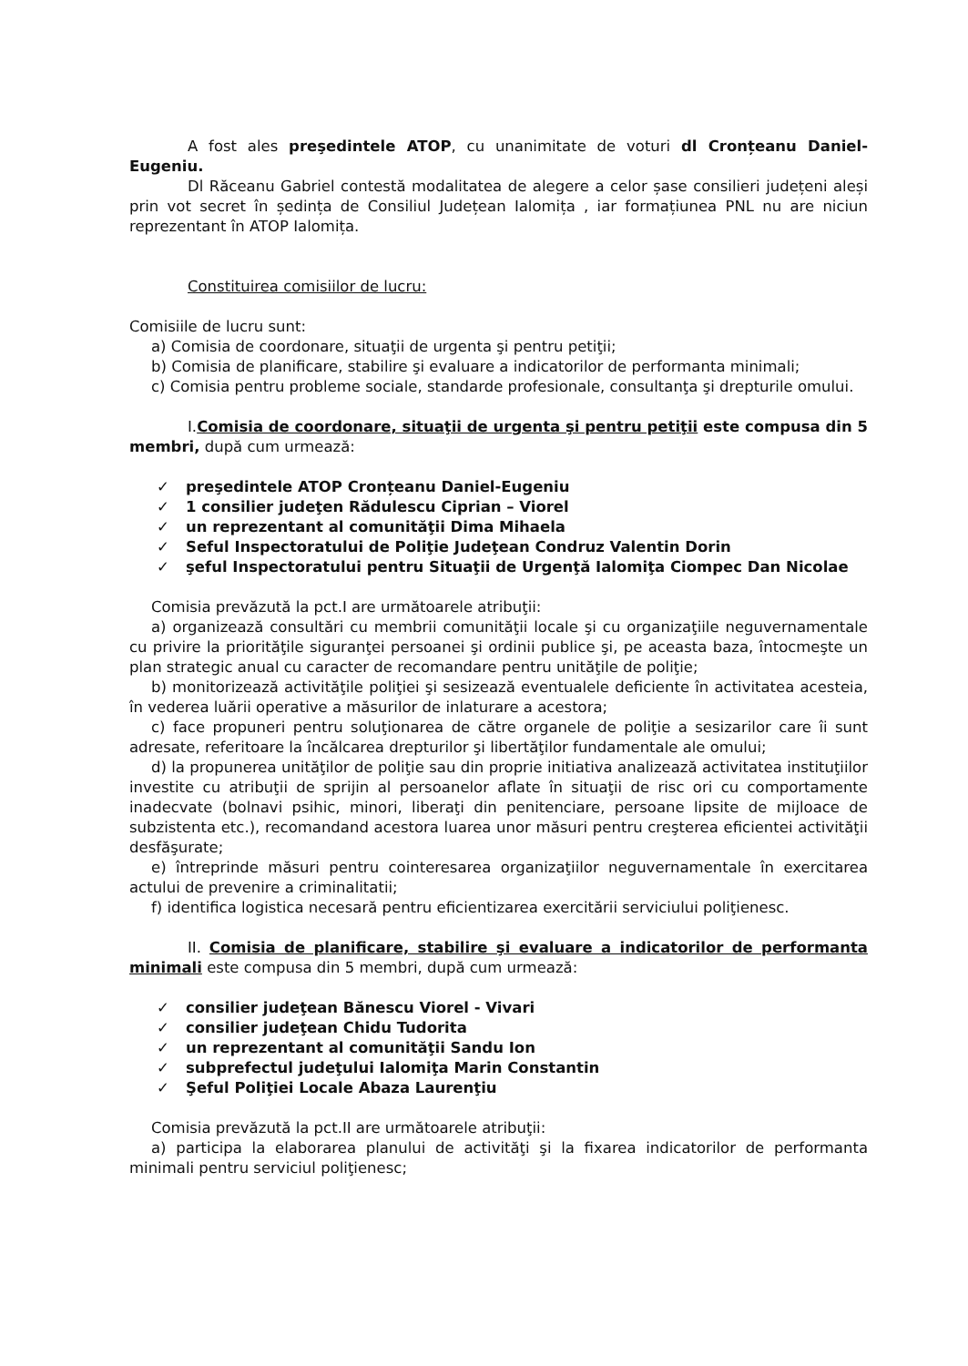A fost ales preşedintele ATOP, cu unanimitate de voturi dl Cronțeanu Daniel-Eugeniu.
Dl Răceanu Gabriel contestă modalitatea de alegere a celor șase consilieri județeni aleși prin vot secret în ședința de Consiliul Județean Ialomița , iar formațiunea PNL nu are niciun reprezentant în ATOP Ialomița.
Constituirea comisiilor de lucru:
Comisiile de lucru sunt:
a) Comisia de coordonare, situaţii de urgenta şi pentru petiţii;
b) Comisia de planificare, stabilire şi evaluare a indicatorilor de performanta minimali;
c) Comisia pentru probleme sociale, standarde profesionale, consultanţa şi drepturile omului.
I.Comisia de coordonare, situaţii de urgenta şi pentru petiţii este compusa din 5 membri, după cum urmează:
✓ preşedintele ATOP Cronțeanu Daniel-Eugeniu
✓ 1 consilier judeţen Rădulescu Ciprian – Viorel
✓ un reprezentant al comunităţii Dima Mihaela
✓ Seful Inspectoratului de Poliţie Judeţean Condruz Valentin Dorin
✓ şeful Inspectoratului pentru Situaţii de Urgenţă Ialomiţa Ciompec Dan Nicolae
Comisia prevăzută la pct.I are următoarele atribuţii:
a) organizează consultări cu membrii comunităţii locale şi cu organizaţiile neguvernamentale cu privire la priorităţile siguranţei persoanei şi ordinii publice şi, pe aceasta baza, întocmeşte un plan strategic anual cu caracter de recomandare pentru unităţile de poliţie;
b) monitorizează activităţile poliţiei şi sesizează eventualele deficiente în activitatea acesteia, în vederea luării operative a măsurilor de inlaturare a acestora;
c) face propuneri pentru soluţionarea de către organele de poliţie a sesizarilor care îi sunt adresate, referitoare la încălcarea drepturilor şi libertăţilor fundamentale ale omului;
d) la propunerea unităţilor de poliţie sau din proprie initiativa analizează activitatea instituţiilor investite cu atribuţii de sprijin al persoanelor aflate în situaţii de risc ori cu comportamente inadecvate (bolnavi psihic, minori, liberaţi din penitenciare, persoane lipsite de mijloace de subzistenta etc.), recomandand acestora luarea unor măsuri pentru creşterea eficientei activităţii desfăşurate;
e) întreprinde măsuri pentru cointeresarea organizaţiilor neguvernamentale în exercitarea actului de prevenire a criminalitatii;
f) identifica logistica necesară pentru eficientizarea exercitării serviciului poliţienesc.
II. Comisia de planificare, stabilire şi evaluare a indicatorilor de performanta minimali este compusa din 5 membri, după cum urmează:
✓ consilier judeţean Bănescu Viorel - Vivari
✓ consilier judeţean Chidu Tudorita
✓ un reprezentant al comunităţii Sandu Ion
✓ subprefectul judeţului Ialomiţa Marin Constantin
✓ Şeful Poliţiei Locale Abaza Laurenţiu
Comisia prevăzută la pct.II are următoarele atribuţii:
a) participa la elaborarea planului de activităţi şi la fixarea indicatorilor de performanta minimali pentru serviciul poliţienesc;